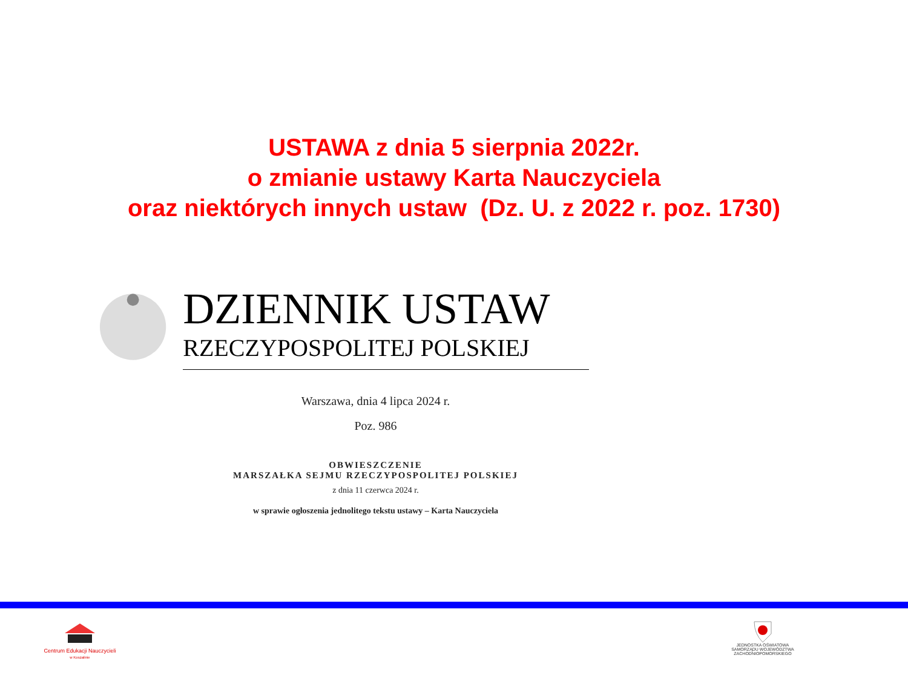USTAWA z dnia 5 sierpnia 2022r.
o zmianie ustawy Karta Nauczyciela
oraz niektórych innych ustaw (Dz. U. z 2022 r. poz. 1730)
DZIENNIK USTAW
RZECZYPOSPOLITEJ POLSKIEJ
Warszawa, dnia 4 lipca 2024 r.
Poz. 986
OBWIESZCZENIE
MARSZAŁKA SEJMU RZECZYPOSPOLITEJ POLSKIEJ
z dnia 11 czerwca 2024 r.
w sprawie ogłoszenia jednolitego tekstu ustawy – Karta Nauczyciela
Centrum Edukacji Nauczycieli
w Koszalinie
JEDNOSTKA OŚWIATOWA
SAMORZĄDU WOJEWÓDZTWA
ZACHODNIOPOMORSKIEGO